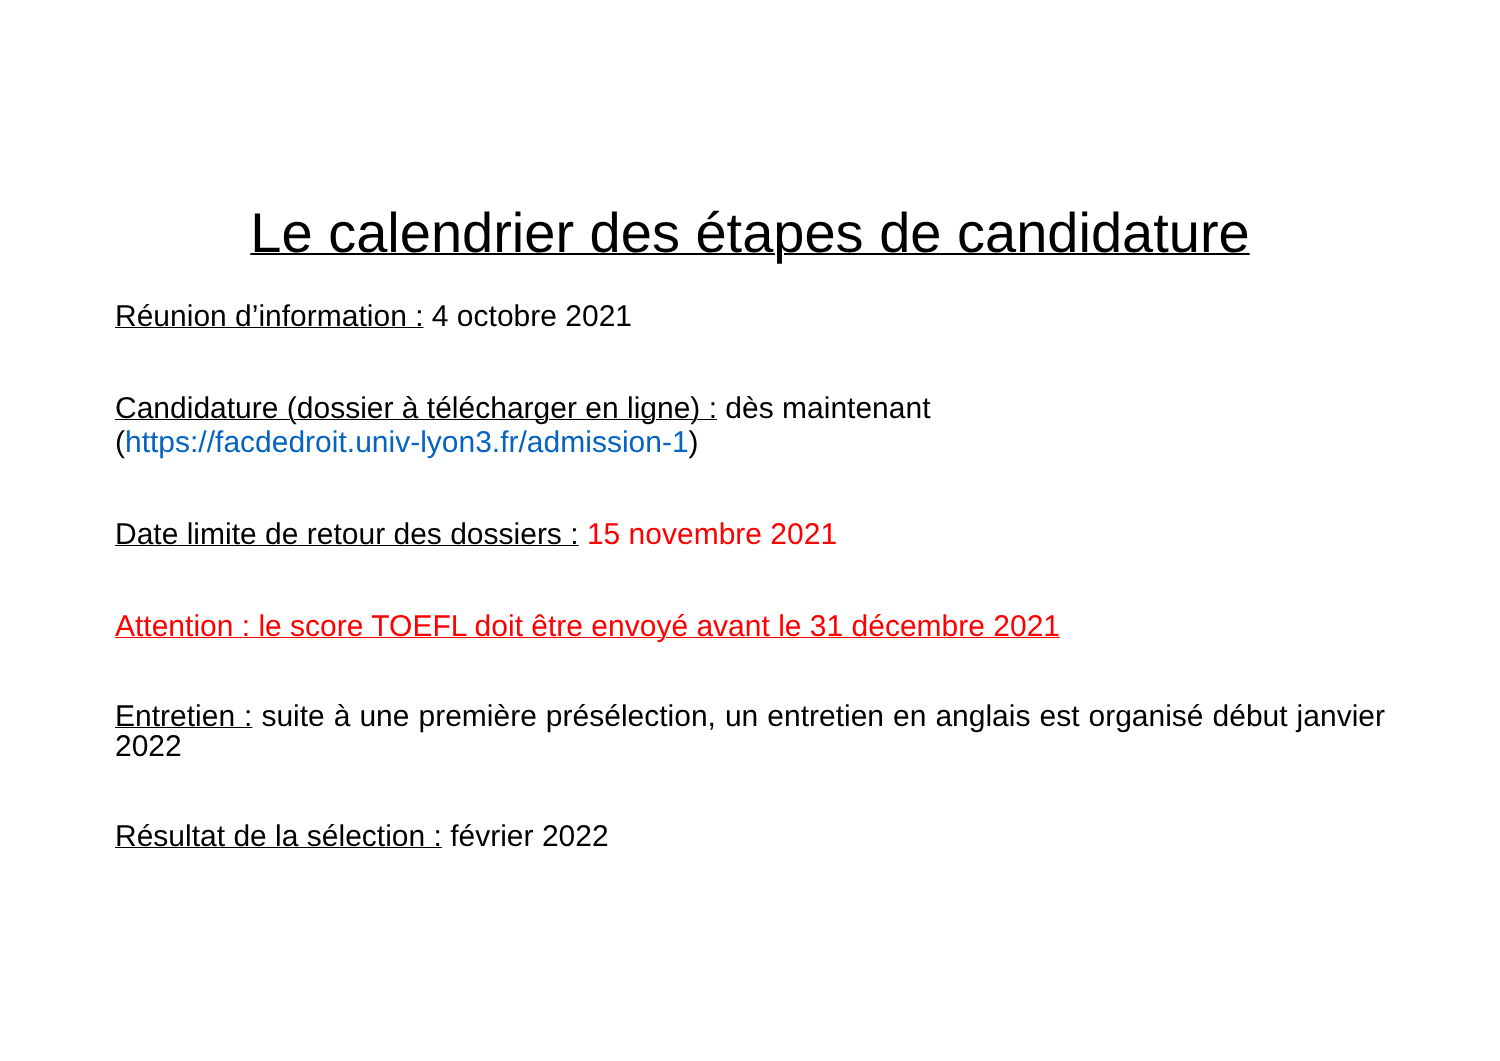Le calendrier des étapes de candidature
Réunion d’information : 4 octobre 2021
Candidature (dossier à télécharger en ligne) : dès maintenant
(https://facdedroit.univ-lyon3.fr/admission-1)
Date limite de retour des dossiers : 15 novembre 2021
Attention : le score TOEFL doit être envoyé avant le 31 décembre 2021
Entretien : suite à une première présélection, un entretien en anglais est organisé début janvier 2022
Résultat de la sélection : février 2022